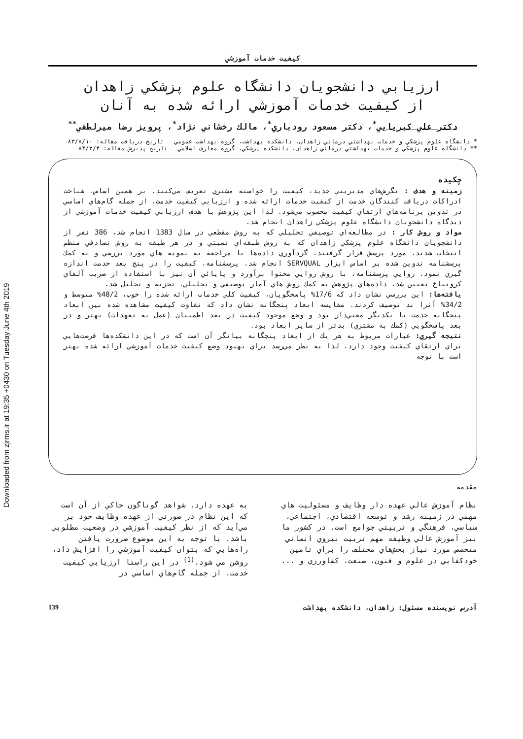Downloaded from zjrms.ir at 19:35 +0430 on Tuesday June 4th 2019
كيفيت خدمات آموزشي
ارزيابي دانشجويان دانشگاه علوم پزشكي زاهدان
از كيفيت خدمات آموزشي ارائه شده به آنان
دكتر علي كبريايي<sup>*</sup>، دكتر مسعود رودباري<sup>*</sup>، مالك رخشاني نژاد<sup>*</sup>، پرويز رضا ميرلطفي<sup>**</sup>
* دانشگاه علوم پزشكي و خدمات بهداشتي درماني زاهدان، دانشكده بهداشت، گروه بهداشت عمومي تاريخ دريافت مقاله: ۸۳/۸/۱۰
** دانشگاه علوم پزشكي و خدمات بهداشتي درماني زاهدان، دانشكده پزشكي، گروه معارف اسلامي تاريخ پذيرش مقاله: ۸۴/۲/۴
چكيده
زمينه و هدف : نگرش‌هاي مديريتي جديد، كيفيت را خواسته مشتري تعريف مي‌كنند. بر همين اساس، شناخت ادراكات دريافت كنندگان خدمت از كيفيت خدمات ارائه شده و ارزيابي كيفيت خدمت، از جمله گام‌هاي اساسي در تدوين برنامه‌هاي ارتقاي كيفيت محسوب مي‌شود. لذا اين پژوهش با هدف ارزيابي كيفيت خدمات آموزشي از ديدگاه دانشجويان دانشگاه علوم پزشكي زاهدان انجام شد.
مواد و روش كار : در مطالعه‌اي توصيفي تحليلي كه به روش مقطعي در سال 1383 انجام شد، 386 نفر از دانشجويان دانشگاه علوم پزشكي زاهدان كه به روش طبقه‌اي نسبتي و در هر طبقه به روش تصادفي منظم انتخاب شدند، مورد پرسش قرار گرفتند. گردآوري داده‌ها با مراجعه به نمونه هاي مورد بررسي و به كمك پرسشنامه تدوين شده بر اساس ابزار SERVQUAL انجام شد. پرسشنامه، كيفيت را در پنج بعد خدمت اندازه گيري نمود. روايي پرسشنامه، با روش روايي محتوا برآورد و پايائي آن نيز با استفاده از ضريب آلفاي كرونباخ تعيين شد. داده‌هاي پژوهش به كمك روش هاي آمار توصيفي و تحليلي، تجزيه و تحليل شد.
يافته‌ها: اين بررسي نشان داد كه 17/6% پاسخگويان، كيفيت كلي خدمات ارائه شده را خوب، 48/2% متوسط و 34/2% آنرا بد توصيف كردند. مقايسه ابعاد پنجگانه نشان داد كه تفاوت كيفيت مشاهده شده بين ابعاد پنجگانه خدمت با يكديگر معني‌دار بود و وضع موجود كيفيت در بعد اطمينان (عمل به تعهدات) بهتر و در بعد پاسخگويي (كمك به مشتري) بدتر از ساير ابعاد بود.
نتيجه گيري: عبارات مربوط به هر يك از ابعاد پنجگانه بيانگر آن است كه در اين دانشكده‌ها فرصت‌هايي براي ارتقاي كيفيت وجود دارد. لذا به نظر مي‌رسد براي بهبود وضع كيفيت خدمات آموزشي ارائه شده بهتر است با توجه
مقدمه
نظام آموزش عالي عهده دار وظايف و مسئوليت هاي مهمي در زمينه رشد و توسعه اقتصادي، اجتماعي، سياسي، فرهنگي و تربيتي جوامع است. در كشور ما نيز آموزش عالي وظيفه مهم تربيت نيروي انساني متخصص مورد نياز بخش‌هاي مختلف را براي تامين خودكفايي در علوم و فنون، صنعت، كشاورزي و ...
به عهده دارد. شواهد گوناگون حاكي از آن است كه اين نظام در صورتي از عهده وظايف خود بر مي‌آيد كه از نظر كيفيت آموزشي در وضعيت مطلوبي باشد. با توجه به اين موضوع ضرورت يافتن راه‌هايي كه بتوان كيفيت آموزشي را افزايش داد، روشن مي شود.<sup>(1)</sup> در اين راستا ارزيابي كيفيت خدمت، از جمله گام‌هاي اساسي در
آدرس نويسنده مسئول: زاهدان، دانشكده بهداشت 139